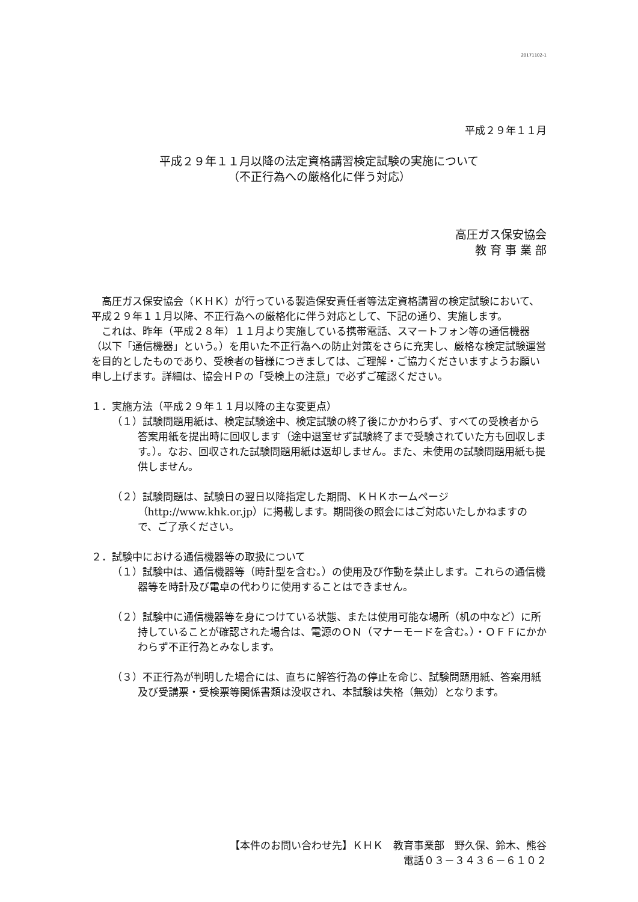20171102-1
平成２９年１１月
平成２９年１１月以降の法定資格講習検定試験の実施について
（不正行為への厳格化に伴う対応）
高圧ガス保安協会
教 育 事 業 部
高圧ガス保安協会（ＫＨＫ）が行っている製造保安責任者等法定資格講習の検定試験において、平成２９年１１月以降、不正行為への厳格化に伴う対応として、下記の通り、実施します。
これは、昨年（平成２８年）１１月より実施している携帯電話、スマートフォン等の通信機器（以下「通信機器」という。）を用いた不正行為への防止対策をさらに充実し、厳格な検定試験運営を目的としたものであり、受検者の皆様につきましては、ご理解・ご協力くださいますようお願い申し上げます。詳細は、協会ＨＰの「受検上の注意」で必ずご確認ください。
１．実施方法（平成２９年１１月以降の主な変更点）
（１）試験問題用紙は、検定試験途中、検定試験の終了後にかかわらず、すべての受検者から答案用紙を提出時に回収します（途中退室せず試験終了まで受験されていた方も回収します。）。なお、回収された試験問題用紙は返却しません。また、未使用の試験問題用紙も提供しません。
（２）試験問題は、試験日の翌日以降指定した期間、ＫＨＫホームページ（http://www.khk.or.jp）に掲載します。期間後の照会にはご対応いたしかねますので、ご了承ください。
２．試験中における通信機器等の取扱について
（１）試験中は、通信機器等（時計型を含む。）の使用及び作動を禁止します。これらの通信機器等を時計及び電卓の代わりに使用することはできません。
（２）試験中に通信機器等を身につけている状態、または使用可能な場所（机の中など）に所持していることが確認された場合は、電源のＯＮ（マナーモードを含む。）・ＯＦＦにかかわらず不正行為とみなします。
（３）不正行為が判明した場合には、直ちに解答行為の停止を命じ、試験問題用紙、答案用紙及び受講票・受検票等関係書類は没収され、本試験は失格（無効）となります。
【本件のお問い合わせ先】ＫＨＫ　教育事業部　野久保、鈴木、熊谷
電話０３－３４３６－６１０２